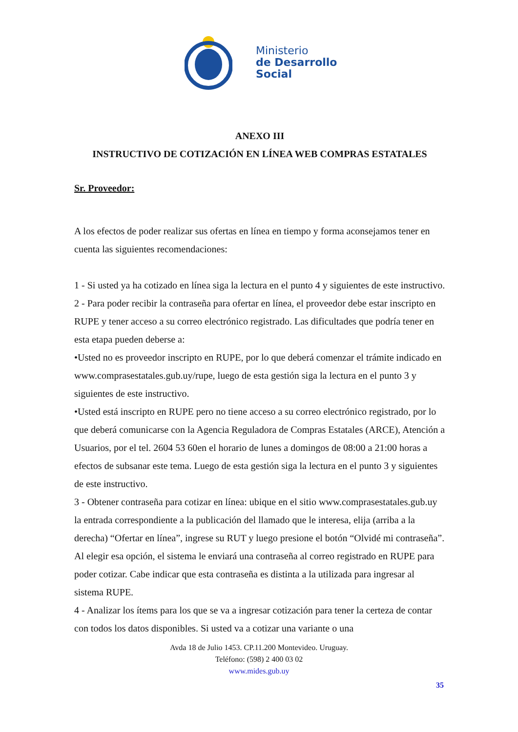Ministerio
de Desarrollo
Social
ANEXO III
INSTRUCTIVO DE COTIZACIÓN EN LÍNEA WEB COMPRAS ESTATALES
Sr. Proveedor:
A los efectos de poder realizar sus ofertas en línea en tiempo y forma aconsejamos tener en cuenta las siguientes recomendaciones:
1 - Si usted ya ha cotizado en línea siga la lectura en el punto 4 y siguientes de este instructivo.
2 - Para poder recibir la contraseña para ofertar en línea, el proveedor debe estar inscripto en RUPE y tener acceso a su correo electrónico registrado. Las dificultades que podría tener en esta etapa pueden deberse a:
•Usted no es proveedor inscripto en RUPE, por lo que deberá comenzar el trámite indicado en www.comprasestatales.gub.uy/rupe, luego de esta gestión siga la lectura en el punto 3 y siguientes de este instructivo.
•Usted está inscripto en RUPE pero no tiene acceso a su correo electrónico registrado, por lo que deberá comunicarse con la Agencia Reguladora de Compras Estatales (ARCE), Atención a Usuarios, por el tel. 2604 53 60en el horario de lunes a domingos de 08:00 a 21:00 horas a efectos de subsanar este tema. Luego de esta gestión siga la lectura en el punto 3 y siguientes de este instructivo.
3 - Obtener contraseña para cotizar en línea: ubique en el sitio www.comprasestatales.gub.uy la entrada correspondiente a la publicación del llamado que le interesa, elija (arriba a la derecha) “Ofertar en línea”, ingrese su RUT y luego presione el botón “Olvidé mi contraseña”. Al elegir esa opción, el sistema le enviará una contraseña al correo registrado en RUPE para poder cotizar. Cabe indicar que esta contraseña es distinta a la utilizada para ingresar al sistema RUPE.
4 - Analizar los ítems para los que se va a ingresar cotización para tener la certeza de contar con todos los datos disponibles. Si usted va a cotizar una variante o una
Avda 18 de Julio 1453. CP.11.200 Montevideo. Uruguay.
Teléfono: (598) 2 400 03 02
www.mides.gub.uy
35